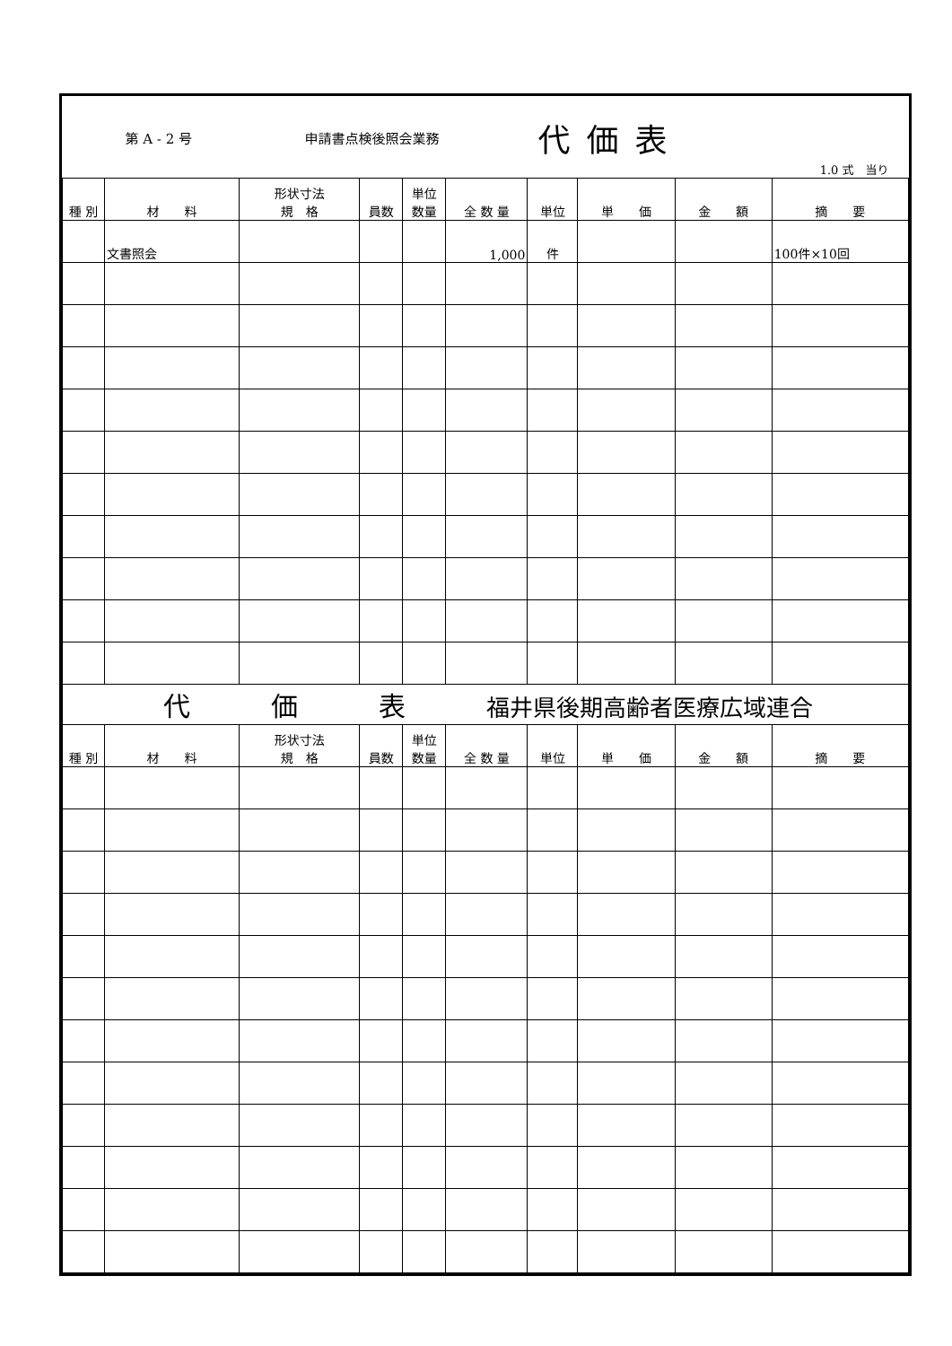| 第 A - 2 号 申請書点検後照会業務 代価表 1.0 式 当り | | | | | | | | | |
| 種 別 | 材 料 | 形状寸法 規 格 | 員数 | 単位 数量 | 全 数 量 | 単位 | 単 価 | 金 額 | 摘 要 |
| | 文書照会 | | | | 1,000 | 件 | | | 100件×10回 |
| 代価表 福井県後期高齢者医療広域連合 | | | | | | | | | |
| 種 別 | 材 料 | 形状寸法 規 格 | 員数 | 単位 数量 | 全 数 量 | 単位 | 単 価 | 金 額 | 摘 要 |